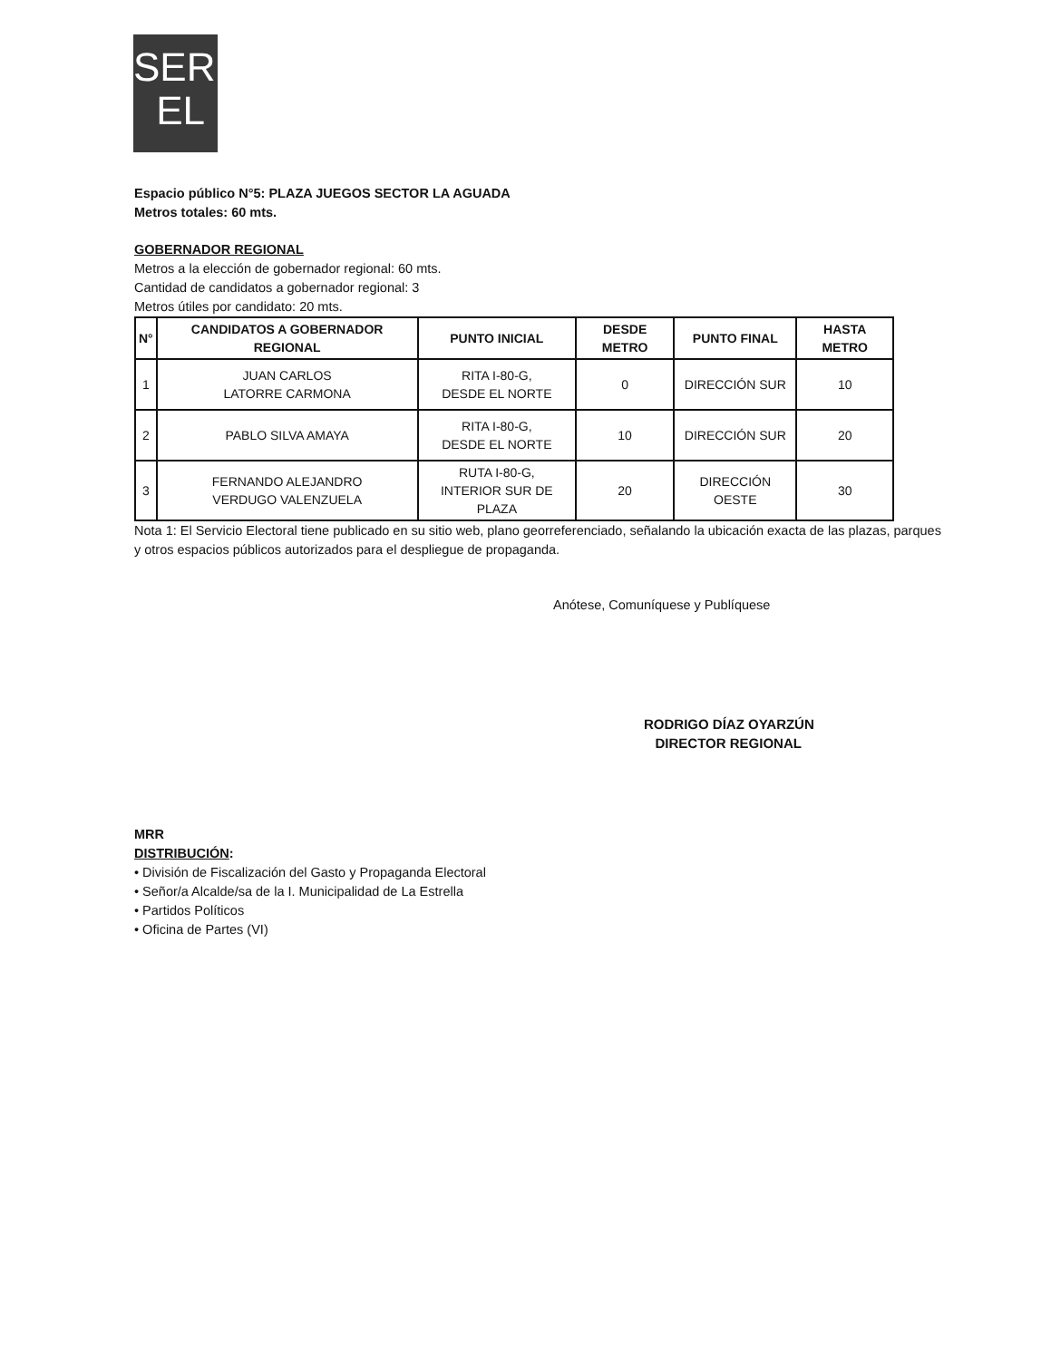SER
EL
Espacio público N°5: PLAZA JUEGOS SECTOR LA AGUADA
Metros totales: 60 mts.
GOBERNADOR REGIONAL
Metros a la elección de gobernador regional: 60 mts.
Cantidad de candidatos a gobernador regional: 3
Metros útiles por candidato: 20 mts.
| N° | CANDIDATOS A GOBERNADOR REGIONAL | PUNTO INICIAL | DESDE METRO | PUNTO FINAL | HASTA METRO |
| --- | --- | --- | --- | --- | --- |
| 1 | JUAN CARLOS LATORRE CARMONA | RITA I-80-G, DESDE EL NORTE | 0 | DIRECCIÓN SUR | 10 |
| 2 | PABLO SILVA AMAYA | RITA I-80-G, DESDE EL NORTE | 10 | DIRECCIÓN SUR | 20 |
| 3 | FERNANDO ALEJANDRO VERDUGO VALENZUELA | RUTA I-80-G, INTERIOR SUR DE PLAZA | 20 | DIRECCIÓN OESTE | 30 |
Nota 1: El Servicio Electoral tiene publicado en su sitio web, plano georreferenciado, señalando la ubicación exacta de las plazas, parques y otros espacios públicos autorizados para el despliegue de propaganda.
Anótese, Comuníquese y Publíquese
RODRIGO DÍAZ OYARZÚN
DIRECTOR REGIONAL
MRR
DISTRIBUCIÓN:
• División de Fiscalización del Gasto y Propaganda Electoral
• Señor/a Alcalde/sa de la I. Municipalidad de La Estrella
• Partidos Políticos
• Oficina de Partes (VI)